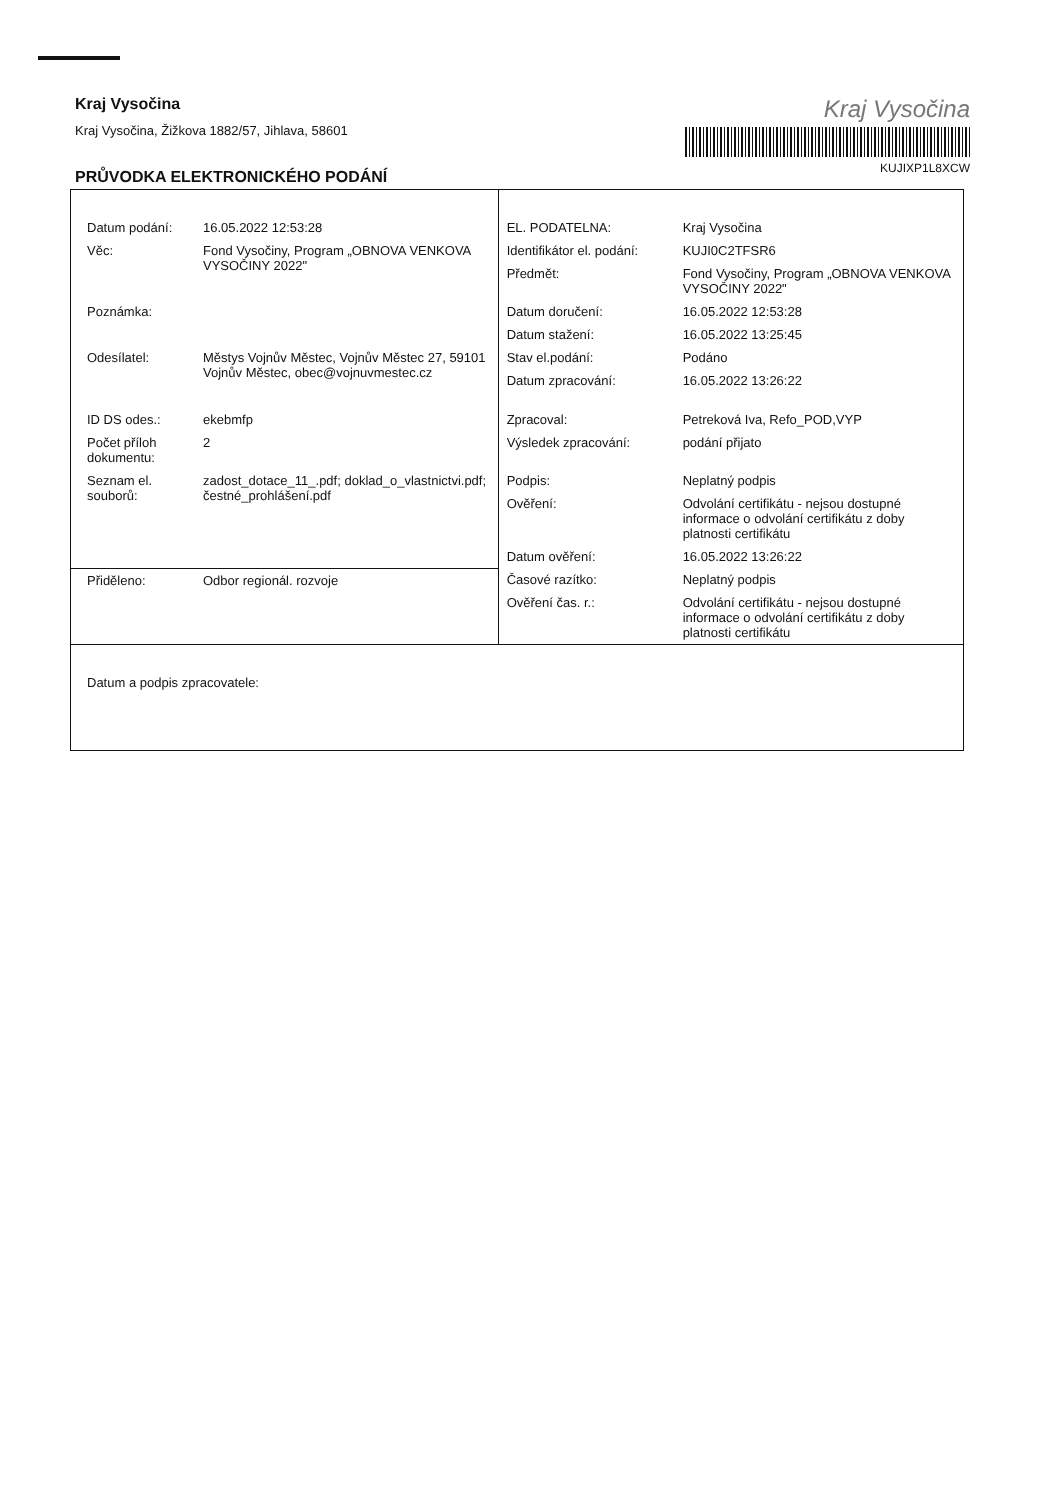Kraj Vysočina
Kraj Vysočina, Žižkova 1882/57, Jihlava, 58601
PRŮVODKA ELEKTRONICKÉHO PODÁNÍ
Kraj Vysočina
KUJIXP1L8XCW
| Datum podání: | 16.05.2022 12:53:28 | EL. PODATELNA: | Kraj Vysočina |
| Věc: | Fond Vysočiny, Program „OBNOVA VENKOVA VYSOČINY 2022" | Identifikátor el. podání: | KUJI0C2TFSR6 |
| | | Předmět: | Fond Vysočiny, Program „OBNOVA VENKOVA VYSOČINY 2022" |
| Poznámka: | | Datum doručení: | 16.05.2022 12:53:28 |
| | | Datum stažení: | 16.05.2022 13:25:45 |
| Odesílatel: | Městys Vojnův Městec, Vojnův Městec 27, 59101 Vojnův Městec, obec@vojnuvmestec.cz | Stav el.podání: | Podáno |
| | | Datum zpracování: | 16.05.2022 13:26:22 |
| ID DS odes.: | ekebmfp | Zpracoval: | Petreková Iva, Refo_POD,VYP |
| Počet příloh dokumentu: | 2 | Výsledek zpracování: | podání přijato |
| Seznam el. souborů: | zadost_dotace_11_.pdf; doklad_o_vlastnictvi.pdf; čestné_prohlášení.pdf | Podpis: | Neplatný podpis |
| | | Ověření: | Odvolání certifikátu - nejsou dostupné informace o odvolání certifikátu z doby platnosti certifikátu |
| | | Datum ověření: | 16.05.2022 13:26:22 |
| Přiděleno: | Odbor regionál. rozvoje | Časové razítko: | Neplatný podpis |
| | | Ověření čas. r.: | Odvolání certifikátu - nejsou dostupné informace o odvolání certifikátu z doby platnosti certifikátu |
| Datum a podpis zpracovatele: | | | |